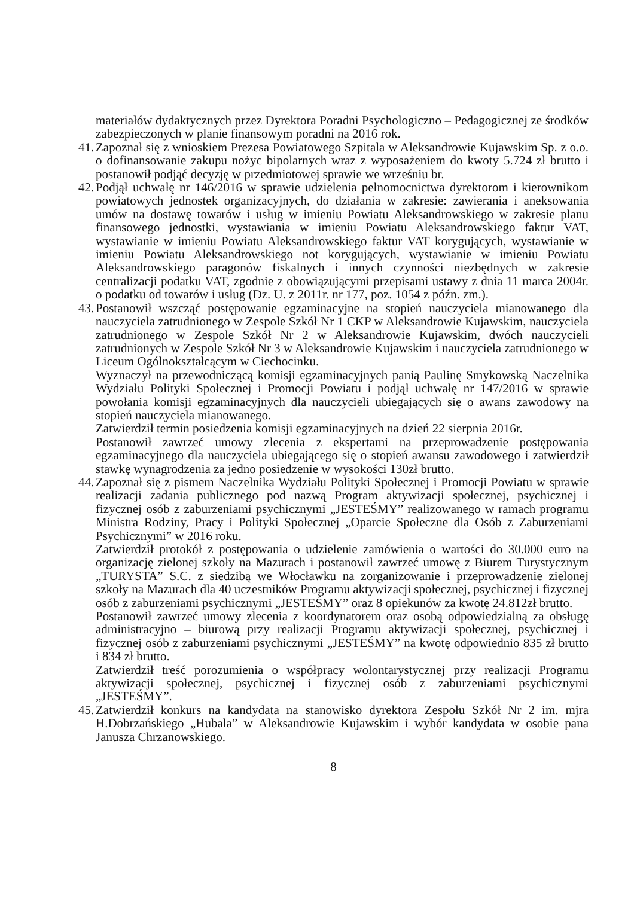materiałów dydaktycznych przez Dyrektora Poradni Psychologiczno – Pedagogicznej ze środków zabezpieczonych w planie finansowym poradni na 2016 rok.
41.
Zapoznał się z wnioskiem Prezesa Powiatowego Szpitala w Aleksandrowie Kujawskim Sp. z o.o. o dofinansowanie zakupu nożyc bipolarnych wraz z wyposażeniem do kwoty 5.724 zł brutto i postanowił podjąć decyzję w przedmiotowej sprawie we wrześniu br.
42.
Podjął uchwałę nr 146/2016 w sprawie udzielenia pełnomocnictwa dyrektorom i kierownikom powiatowych jednostek organizacyjnych, do działania w zakresie: zawierania i aneksowania umów na dostawę towarów i usług w imieniu Powiatu Aleksandrowskiego w zakresie planu finansowego jednostki, wystawiania w imieniu Powiatu Aleksandrowskiego faktur VAT, wystawianie w imieniu Powiatu Aleksandrowskiego faktur VAT korygujących, wystawianie w imieniu Powiatu Aleksandrowskiego not korygujących, wystawianie w imieniu Powiatu Aleksandrowskiego paragonów fiskalnych i innych czynności niezbędnych w zakresie centralizacji podatku VAT, zgodnie z obowiązującymi przepisami ustawy z dnia 11 marca 2004r. o podatku od towarów i usług (Dz. U. z 2011r. nr 177, poz. 1054 z późn. zm.).
43.
Postanowił wszcząć postępowanie egzaminacyjne na stopień nauczyciela mianowanego dla nauczyciela zatrudnionego w Zespole Szkół Nr 1 CKP w Aleksandrowie Kujawskim, nauczyciela zatrudnionego w Zespole Szkół Nr 2 w Aleksandrowie Kujawskim, dwóch nauczycieli zatrudnionych w Zespole Szkół Nr 3 w Aleksandrowie Kujawskim i nauczyciela zatrudnionego w Liceum Ogólnokształcącym w Ciechocinku.
Wyznaczył na przewodniczącą komisji egzaminacyjnych panią Paulinę Smykowską Naczelnika Wydziału Polityki Społecznej i Promocji Powiatu i podjął uchwałę nr 147/2016 w sprawie powołania komisji egzaminacyjnych dla nauczycieli ubiegających się o awans zawodowy na stopień nauczyciela mianowanego.
Zatwierdził termin posiedzenia komisji egzaminacyjnych na dzień 22 sierpnia 2016r.
Postanowił zawrzeć umowy zlecenia z ekspertami na przeprowadzenie postępowania egzaminacyjnego dla nauczyciela ubiegającego się o stopień awansu zawodowego i zatwierdził stawkę wynagrodzenia za jedno posiedzenie w wysokości 130zł brutto.
44.
Zapoznał się z pismem Naczelnika Wydziału Polityki Społecznej i Promocji Powiatu w sprawie realizacji zadania publicznego pod nazwą Program aktywizacji społecznej, psychicznej i fizycznej osób z zaburzeniami psychicznymi „JESTEŚMY” realizowanego w ramach programu Ministra Rodziny, Pracy i Polityki Społecznej „Oparcie Społeczne dla Osób z Zaburzeniami Psychicznymi” w 2016 roku.
Zatwierdził protokół z postępowania o udzielenie zamówienia o wartości do 30.000 euro na organizację zielonej szkoły na Mazurach i postanowił zawrzeć umowę z Biurem Turystycznym „TURYSTA” S.C. z siedzibą we Włocławku na zorganizowanie i przeprowadzenie zielonej szkoły na Mazurach dla 40 uczestników Programu aktywizacji społecznej, psychicznej i fizycznej osób z zaburzeniami psychicznymi „JESTEŚMY” oraz 8 opiekunów za kwotę 24.812zł brutto.
Postanowił zawrzeć umowy zlecenia z koordynatorem oraz osobą odpowiedzialną za obsługę administracyjno – biurową przy realizacji Programu aktywizacji społecznej, psychicznej i fizycznej osób z zaburzeniami psychicznymi „JESTEŚMY” na kwotę odpowiednio 835 zł brutto i 834 zł brutto.
Zatwierdził treść porozumienia o współpracy wolontarystycznej przy realizacji Programu aktywizacji społecznej, psychicznej i fizycznej osób z zaburzeniami psychicznymi „JESTEŚMY”.
45.
Zatwierdził konkurs na kandydata na stanowisko dyrektora Zespołu Szkół Nr 2 im. mjra H.Dobrzańskiego „Hubala” w Aleksandrowie Kujawskim i wybór kandydata w osobie pana Janusza Chrzanowskiego.
8